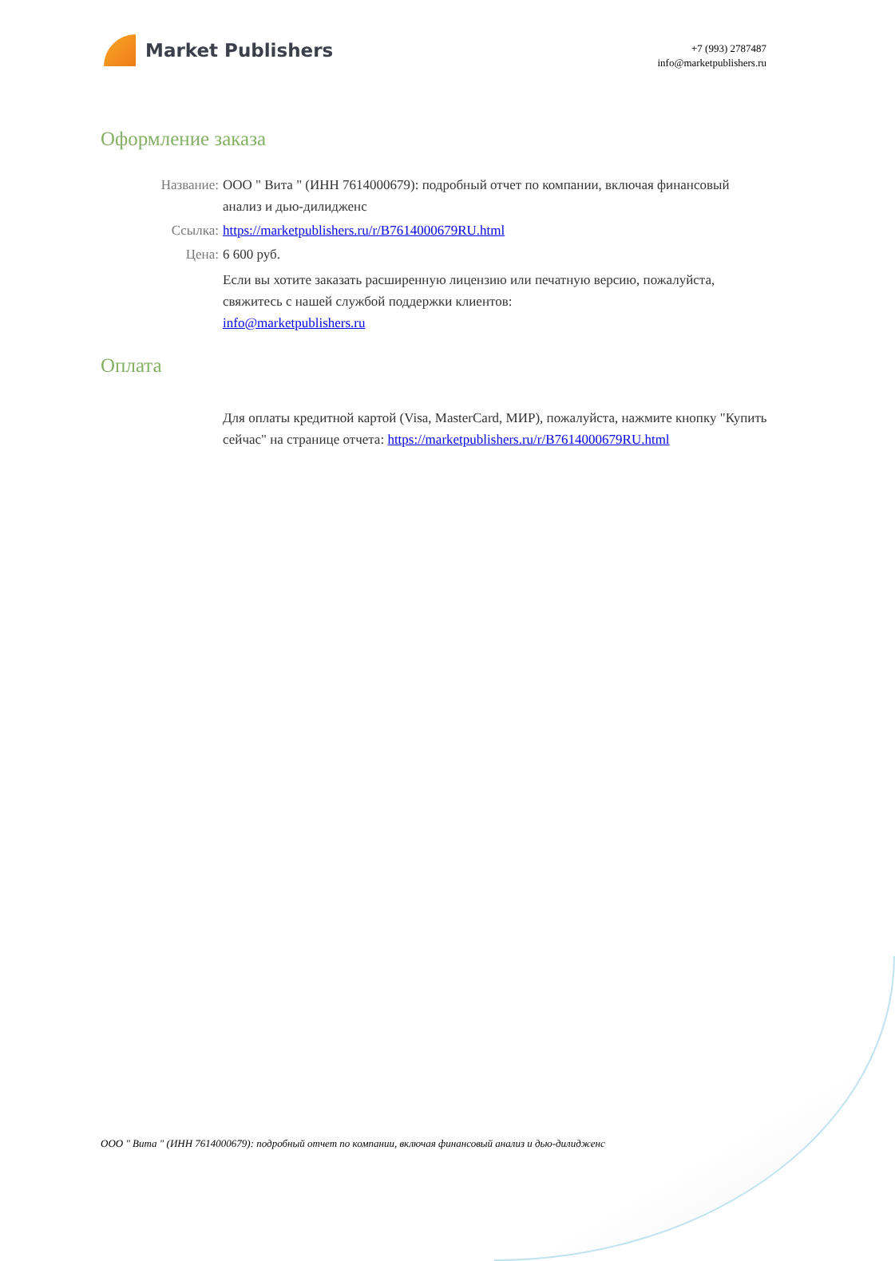Market Publishers
+7 (993) 2787487
info@marketpublishers.ru
Оформление заказа
Название: ООО " Вита " (ИНН 7614000679): подробный отчет по компании, включая финансовый анализ и дью-дилидженс
Ссылка: https://marketpublishers.ru/r/B7614000679RU.html
Цена: 6 600 руб.
Если вы хотите заказать расширенную лицензию или печатную версию, пожалуйста, свяжитесь с нашей службой поддержки клиентов:
info@marketpublishers.ru
Оплата
Для оплаты кредитной картой (Visa, MasterCard, МИР), пожалуйста, нажмите кнопку "Купить сейчас" на странице отчета: https://marketpublishers.ru/r/B7614000679RU.html
ООО " Вита " (ИНН 7614000679): подробный отчет по компании, включая финансовый анализ и дью-дилидженс